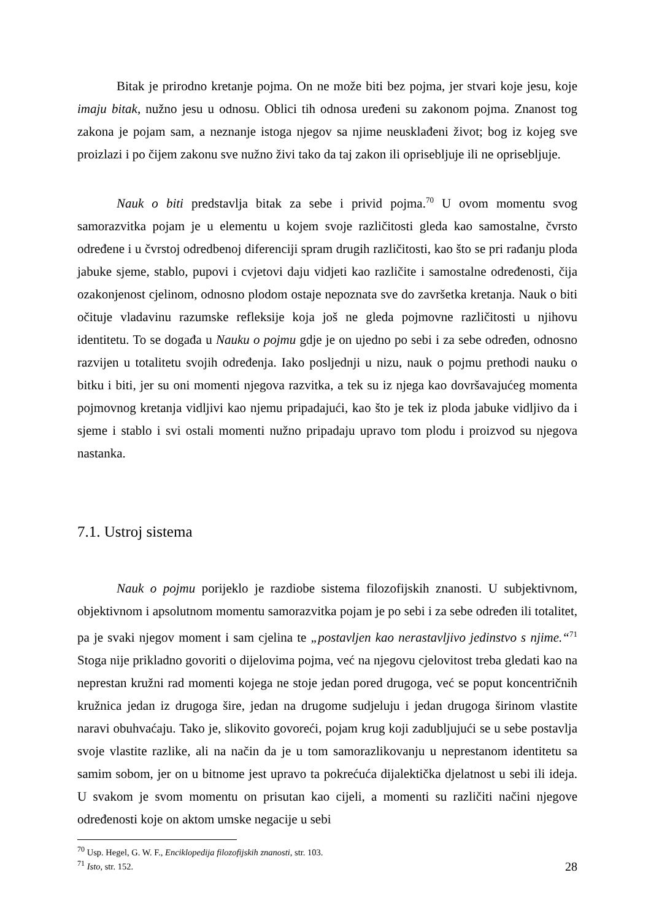Bitak je prirodno kretanje pojma. On ne može biti bez pojma, jer stvari koje jesu, koje imaju bitak, nužno jesu u odnosu. Oblici tih odnosa uređeni su zakonom pojma. Znanost tog zakona je pojam sam, a neznanje istoga njegov sa njime neusklađeni život; bog iz kojeg sve proizlazi i po čijem zakonu sve nužno živi tako da taj zakon ili oprisebljuje ili ne oprisebljuje.
Nauk o biti predstavlja bitak za sebe i privid pojma.<sup>70</sup> U ovom momentu svog samorazvitka pojam je u elementu u kojem svoje različitosti gleda kao samostalne, čvrsto određene i u čvrstoj odredbenoj diferenciji spram drugih različitosti, kao što se pri rađanju ploda jabuke sjeme, stablo, pupovi i cvjetovi daju vidjeti kao različite i samostalne određenosti, čija ozakonjenost cjelinom, odnosno plodom ostaje nepoznata sve do završetka kretanja. Nauk o biti očituje vladavinu razumske refleksije koja još ne gleda pojmovne različitosti u njihovu identitetu. To se događa u Nauku o pojmu gdje je on ujedno po sebi i za sebe određen, odnosno razvijen u totalitetu svojih određenja. Iako posljednji u nizu, nauk o pojmu prethodi nauku o bitku i biti, jer su oni momenti njegova razvitka, a tek su iz njega kao dovršavajućeg momenta pojmovnog kretanja vidljivi kao njemu pripadajući, kao što je tek iz ploda jabuke vidljivo da i sjeme i stablo i svi ostali momenti nužno pripadaju upravo tom plodu i proizvod su njegova nastanka.
7.1. Ustroj sistema
Nauk o pojmu porijeklo je razdiobe sistema filozofijskih znanosti. U subjektivnom, objektivnom i apsolutnom momentu samorazvitka pojam je po sebi i za sebe određen ili totalitet, pa je svaki njegov moment i sam cjelina te „postavljen kao nerastavljivo jedinstvo s njime.“<sup>71</sup> Stoga nije prikladno govoriti o dijelovima pojma, već na njegovu cjelovitost treba gledati kao na neprestan kružni rad momenti kojega ne stoje jedan pored drugoga, već se poput koncentričnih kružnica jedan iz drugoga šire, jedan na drugome sudjeluju i jedan drugoga širinom vlastite naravi obuhvaćaju. Tako je, slikovito govoreći, pojam krug koji zadubljujući se u sebe postavlja svoje vlastite razlike, ali na način da je u tom samorazlikovanju u neprestanom identitetu sa samim sobom, jer on u bitnome jest upravo ta pokrećuća dijalektička djelatnost u sebi ili ideja. U svakom je svom momentu on prisutan kao cijeli, a momenti su različiti načini njegove određenosti koje on aktom umske negacije u sebi
<sup>70</sup> Usp. Hegel, G. W. F., Enciklopedija filozofijskih znanosti, str. 103.
<sup>71</sup> Isto, str. 152.
28